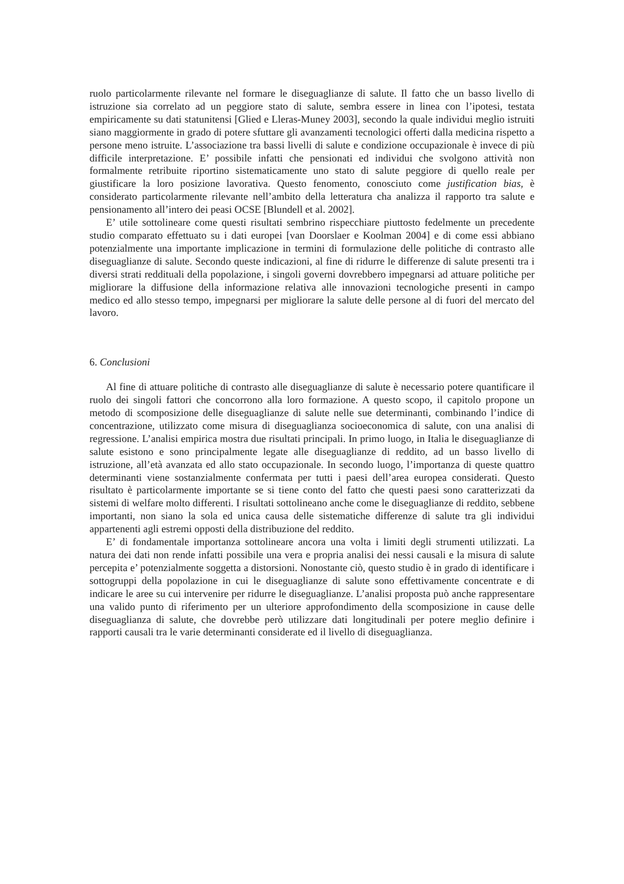ruolo particolarmente rilevante nel formare le diseguaglianze di salute. Il fatto che un basso livello di istruzione sia correlato ad un peggiore stato di salute, sembra essere in linea con l’ipotesi, testata empiricamente su dati statunitensi [Glied e Lleras-Muney 2003], secondo la quale individui meglio istruiti siano maggiormente in grado di potere sfuttare gli avanzamenti tecnologici offerti dalla medicina rispetto a persone meno istruite. L’associazione tra bassi livelli di salute e condizione occupazionale è invece di più difficile interpretazione. E’ possibile infatti che pensionati ed individui che svolgono attività non formalmente retribuite riportino sistematicamente uno stato di salute peggiore di quello reale per giustificare la loro posizione lavorativa. Questo fenomento, conosciuto come justification bias, è considerato particolarmente rilevante nell’ambito della letteratura cha analizza il rapporto tra salute e pensionamento all’intero dei peasi OCSE [Blundell et al. 2002].
E’ utile sottolineare come questi risultati sembrino rispecchiare piuttosto fedelmente un precedente studio comparato effettuato su i dati europei [van Doorslaer e Koolman 2004] e di come essi abbiano potenzialmente una importante implicazione in termini di formulazione delle politiche di contrasto alle diseguaglianze di salute. Secondo queste indicazioni, al fine di ridurre le differenze di salute presenti tra i diversi strati reddituali della popolazione, i singoli governi dovrebbero impegnarsi ad attuare politiche per migliorare la diffusione della informazione relativa alle innovazioni tecnologiche presenti in campo medico ed allo stesso tempo, impegnarsi per migliorare la salute delle persone al di fuori del mercato del lavoro.
6. Conclusioni
Al fine di attuare politiche di contrasto alle diseguaglianze di salute è necessario potere quantificare il ruolo dei singoli fattori che concorrono alla loro formazione. A questo scopo, il capitolo propone un metodo di scomposizione delle diseguaglianze di salute nelle sue determinanti, combinando l’indice di concentrazione, utilizzato come misura di diseguaglianza socioeconomica di salute, con una analisi di regressione. L’analisi empirica mostra due risultati principali. In primo luogo, in Italia le diseguaglianze di salute esistono e sono principalmente legate alle diseguaglianze di reddito, ad un basso livello di istruzione, all’età avanzata ed allo stato occupazionale. In secondo luogo, l’importanza di queste quattro determinanti viene sostanzialmente confermata per tutti i paesi dell’area europea considerati. Questo risultato è particolarmente importante se si tiene conto del fatto che questi paesi sono caratterizzati da sistemi di welfare molto differenti. I risultati sottolineano anche come le diseguaglianze di reddito, sebbene importanti, non siano la sola ed unica causa delle sistematiche differenze di salute tra gli individui appartenenti agli estremi opposti della distribuzione del reddito.
E’ di fondamentale importanza sottolineare ancora una volta i limiti degli strumenti utilizzati. La natura dei dati non rende infatti possibile una vera e propria analisi dei nessi causali e la misura di salute percepita e’ potenzialmente soggetta a distorsioni. Nonostante ciò, questo studio è in grado di identificare i sottogruppi della popolazione in cui le diseguaglianze di salute sono effettivamente concentrate e di indicare le aree su cui intervenire per ridurre le diseguaglianze. L’analisi proposta può anche rappresentare una valido punto di riferimento per un ulteriore approfondimento della scomposizione in cause delle diseguaglianza di salute, che dovrebbe però utilizzare dati longitudinali per potere meglio definire i rapporti causali tra le varie determinanti considerate ed il livello di diseguaglianza.